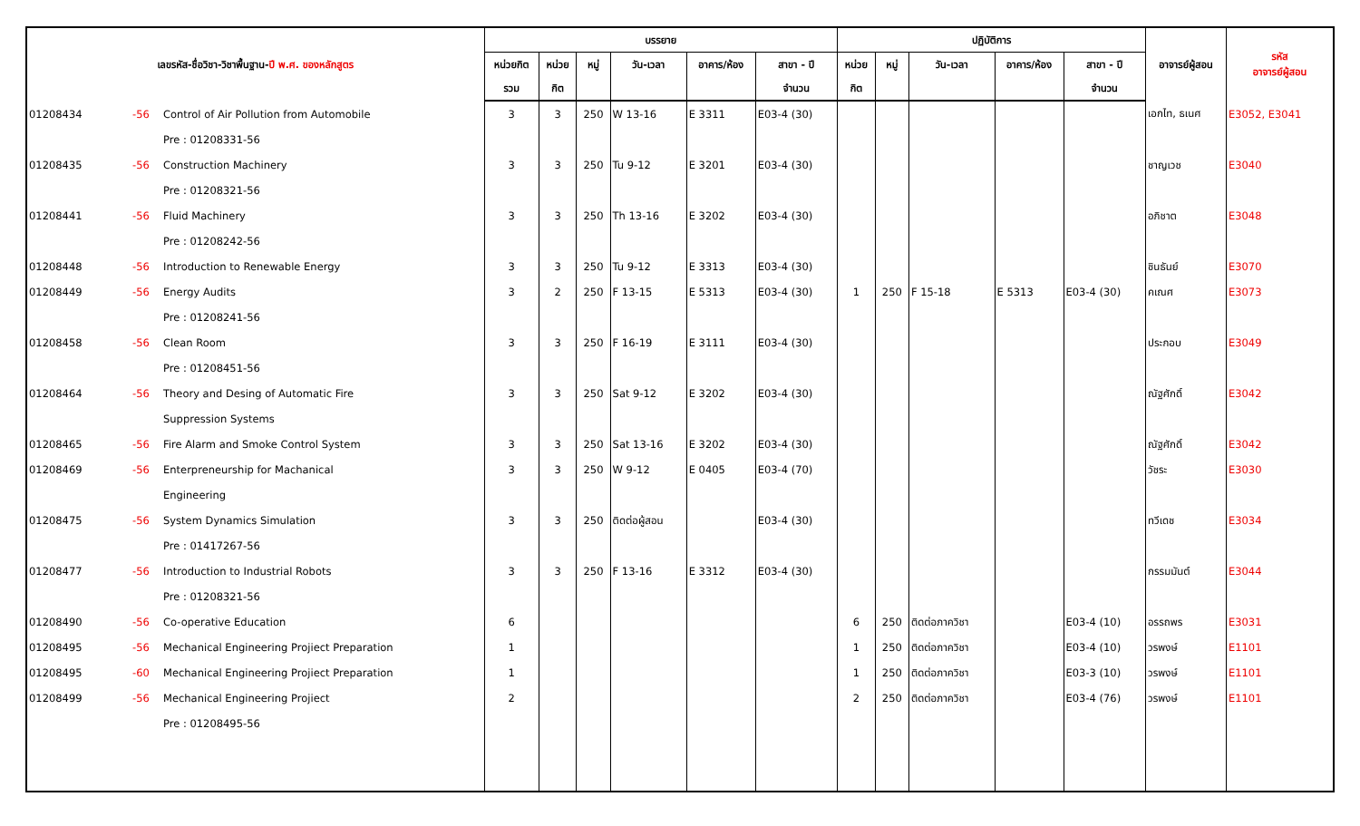| เลขรหัส-ชื่อวิชา-วิชาพื้นฐาน- ปี พ.ศ. ของหลักสูตร | | | บรรยาย | | | | | | ปฏิบัติการ | | | | | อาจารย์ผู้สอน | รหัส อาจารย์ผู้สอน |
| --- | --- | --- | --- | --- | --- | --- | --- | --- | --- | --- | --- | --- | --- | --- | --- |
| | | | หน่วยกิต | หน่วย | หมู่ | วัน-เวลา | อาคาร/ห้อง | สาขา - ปี | หน่วย | หมู่ | วัน-เวลา | อาคาร/ห้อง | สาขา - ปี | | |
| | | | รวม | กิต | | | | จำนวน | กิต | | | | จำนวน | | |
| 01208434 | -56 | Control of Air Pollution from Automobile | 3 | 3 | 250 | W 13-16 | E 3311 | E03-4 (30) | | | | | | เอกไท, ธเนศ | E3052, E3041 |
| | | Pre : 01208331-56 | | | | | | | | | | | | | |
| 01208435 | -56 | Construction Machinery | 3 | 3 | 250 | Tu 9-12 | E 3201 | E03-4 (30) | | | | | | ชาญเวช | E3040 |
| | | Pre : 01208321-56 | | | | | | | | | | | | | |
| 01208441 | -56 | Fluid Machinery | 3 | 3 | 250 | Th 13-16 | E 3202 | E03-4 (30) | | | | | | อภิชาต | E3048 |
| | | Pre : 01208242-56 | | | | | | | | | | | | | |
| 01208448 | -56 | Introduction to Renewable Energy | 3 | 3 | 250 | Tu 9-12 | E 3313 | E03-4 (30) | | | | | | ชินธันย์ | E3070 |
| 01208449 | -56 | Energy Audits | 3 | 2 | 250 | F 13-15 | E 5313 | E03-4 (30) | 1 | 250 | F 15-18 | E 5313 | E03-4 (30) | คเณศ | E3073 |
| | | Pre : 01208241-56 | | | | | | | | | | | | | |
| 01208458 | -56 | Clean Room | 3 | 3 | 250 | F 16-19 | E 3111 | E03-4 (30) | | | | | | ประกอบ | E3049 |
| | | Pre : 01208451-56 | | | | | | | | | | | | | |
| 01208464 | -56 | Theory and Desing of Automatic Fire | 3 | 3 | 250 | Sat 9-12 | E 3202 | E03-4 (30) | | | | | | ณัฐศักดิ์ | E3042 |
| | | Suppression Systems | | | | | | | | | | | | | |
| 01208465 | -56 | Fire Alarm and Smoke Control System | 3 | 3 | 250 | Sat 13-16 | E 3202 | E03-4 (30) | | | | | | ณัฐศักดิ์ | E3042 |
| 01208469 | -56 | Enterpreneurship for Machanical | 3 | 3 | 250 | W 9-12 | E 0405 | E03-4 (70) | | | | | | วัชระ | E3030 |
| | | Engineering | | | | | | | | | | | | | |
| 01208475 | -56 | System Dynamics Simulation | 3 | 3 | 250 | ติดต่อผู้สอน | | E03-4 (30) | | | | | | ทวีเดช | E3034 |
| | | Pre : 01417267-56 | | | | | | | | | | | | | |
| 01208477 | -56 | Introduction to Industrial Robots | 3 | 3 | 250 | F 13-16 | E 3312 | E03-4 (30) | | | | | | กรรมมันต์ | E3044 |
| | | Pre : 01208321-56 | | | | | | | | | | | | | |
| 01208490 | -56 | Co-operative Education | 6 | | | | | | 6 | 250 | ติดต่อภาควิชา | | E03-4 (10) | อรรถพร | E3031 |
| 01208495 | -56 | Mechanical Engineering Projiect Preparation | 1 | | | | | | 1 | 250 | ติดต่อภาควิชา | | E03-4 (10) | วรพงษ์ | E1101 |
| 01208495 | -60 | Mechanical Engineering Projiect Preparation | 1 | | | | | | 1 | 250 | ติดต่อภาควิชา | | E03-3 (10) | วรพงษ์ | E1101 |
| 01208499 | -56 | Mechanical Engineering Projiect | 2 | | | | | | 2 | 250 | ติดต่อภาควิชา | | E03-4 (76) | วรพงษ์ | E1101 |
| | | Pre : 01208495-56 | | | | | | | | | | | | | |